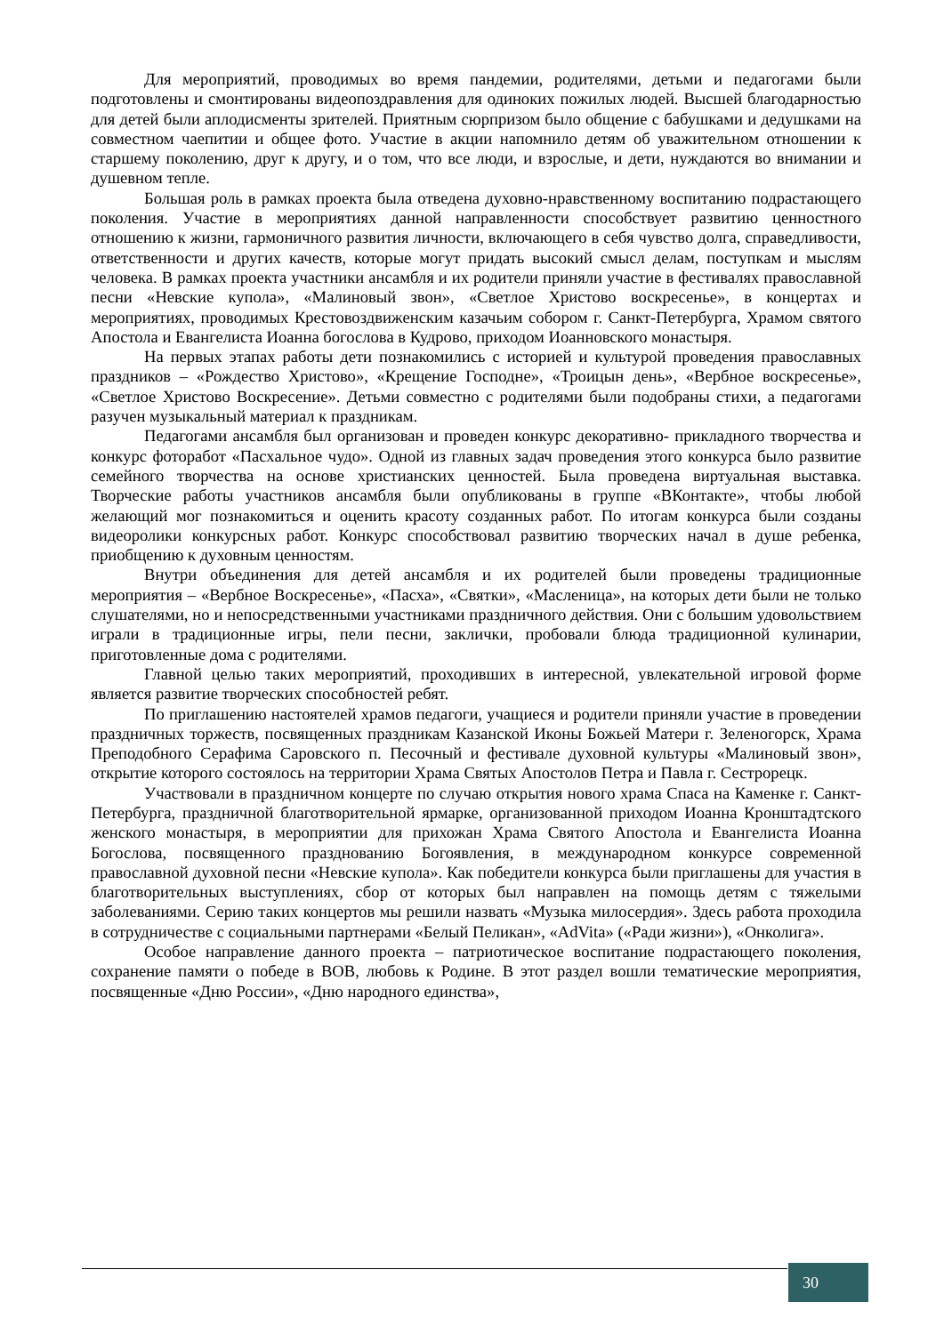Для мероприятий, проводимых во время пандемии, родителями, детьми и педагогами были подготовлены и смонтированы видеопоздравления для одиноких пожилых людей. Высшей благодарностью для детей были аплодисменты зрителей. Приятным сюрпризом было общение с бабушками и дедушками на совместном чаепитии и общее фото. Участие в акции напомнило детям об уважительном отношении к старшему поколению, друг к другу, и о том, что все люди, и взрослые, и дети, нуждаются во внимании и душевном тепле.
Большая роль в рамках проекта была отведена духовно-нравственному воспитанию подрастающего поколения. Участие в мероприятиях данной направленности способствует развитию ценностного отношению к жизни, гармоничного развития личности, включающего в себя чувство долга, справедливости, ответственности и других качеств, которые могут придать высокий смысл делам, поступкам и мыслям человека. В рамках проекта участники ансамбля и их родители приняли участие в фестивалях православной песни «Невские купола», «Малиновый звон», «Светлое Христово воскресенье», в концертах и мероприятиях, проводимых Крестовоздвиженским казачьим собором г. Санкт-Петербурга, Храмом святого Апостола и Евангелиста Иоанна богослова в Кудрово, приходом Иоанновского монастыря.
На первых этапах работы дети познакомились с историей и культурой проведения православных праздников – «Рождество Христово», «Крещение Господне», «Троицын день», «Вербное воскресенье», «Светлое Христово Воскресение». Детьми совместно с родителями были подобраны стихи, а педагогами разучен музыкальный материал к праздникам.
Педагогами ансамбля был организован и проведен конкурс декоративно- прикладного творчества и конкурс фоторабот «Пасхальное чудо». Одной из главных задач проведения этого конкурса было развитие семейного творчества на основе христианских ценностей. Была проведена виртуальная выставка. Творческие работы участников ансамбля были опубликованы в группе «ВКонтакте», чтобы любой желающий мог познакомиться и оценить красоту созданных работ. По итогам конкурса были созданы видеоролики конкурсных работ. Конкурс способствовал развитию творческих начал в душе ребенка, приобщению к духовным ценностям.
Внутри объединения для детей ансамбля и их родителей были проведены традиционные мероприятия – «Вербное Воскресенье», «Пасха», «Святки», «Масленица», на которых дети были не только слушателями, но и непосредственными участниками праздничного действия. Они с большим удовольствием играли в традиционные игры, пели песни, заклички, пробовали блюда традиционной кулинарии, приготовленные дома с родителями.
Главной целью таких мероприятий, проходивших в интересной, увлекательной игровой форме является развитие творческих способностей ребят.
По приглашению настоятелей храмов педагоги, учащиеся и родители приняли участие в проведении праздничных торжеств, посвященных праздникам Казанской Иконы Божьей Матери г. Зеленогорск, Храма Преподобного Серафима Саровского п. Песочный и фестивале духовной культуры «Малиновый звон», открытие которого состоялось на территории Храма Святых Апостолов Петра и Павла г. Сестрорецк.
Участвовали в праздничном концерте по случаю открытия нового храма Спаса на Каменке г. Санкт-Петербурга, праздничной благотворительной ярмарке, организованной приходом Иоанна Кронштадтского женского монастыря, в мероприятии для прихожан Храма Святого Апостола и Евангелиста Иоанна Богослова, посвященного празднованию Богоявления, в международном конкурсе современной православной духовной песни «Невские купола». Как победители конкурса были приглашены для участия в благотворительных выступлениях, сбор от которых был направлен на помощь детям с тяжелыми заболеваниями. Серию таких концертов мы решили назвать «Музыка милосердия». Здесь работа проходила в сотрудничестве с социальными партнерами «Белый Пеликан», «AdVita» («Ради жизни»), «Онколига».
Особое направление данного проекта – патриотическое воспитание подрастающего поколения, сохранение памяти о победе в ВОВ, любовь к Родине. В этот раздел вошли тематические мероприятия, посвященные «Дню России», «Дню народного единства»,
30